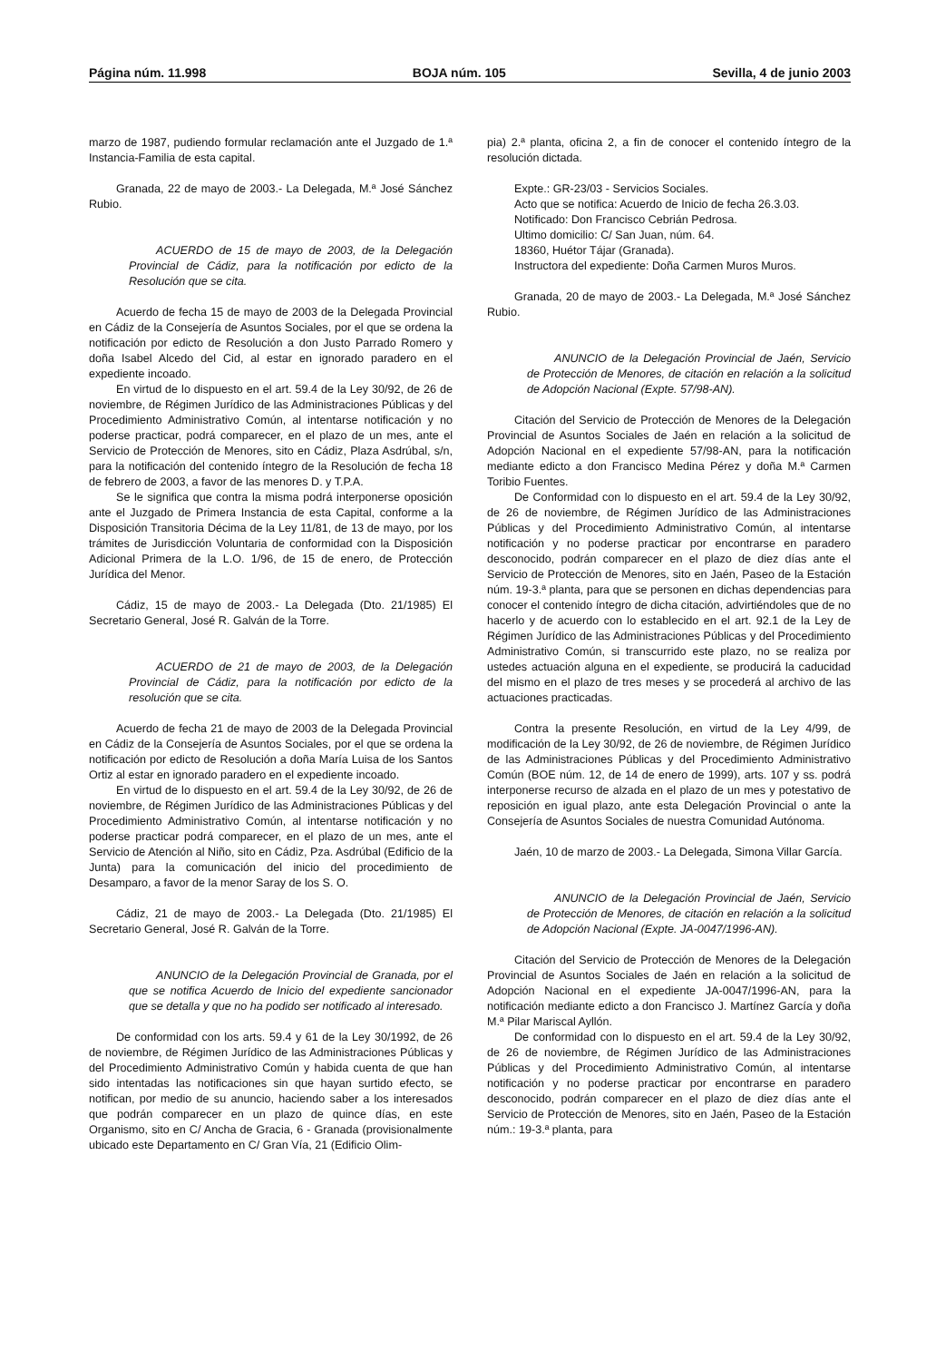Página núm. 11.998 BOJA núm. 105 Sevilla, 4 de junio 2003
marzo de 1987, pudiendo formular reclamación ante el Juzgado de 1.ª Instancia-Familia de esta capital.
Granada, 22 de mayo de 2003.- La Delegada, M.ª José Sánchez Rubio.
ACUERDO de 15 de mayo de 2003, de la Delegación Provincial de Cádiz, para la notificación por edicto de la Resolución que se cita.
Acuerdo de fecha 15 de mayo de 2003 de la Delegada Provincial en Cádiz de la Consejería de Asuntos Sociales, por el que se ordena la notificación por edicto de Resolución a don Justo Parrado Romero y doña Isabel Alcedo del Cid, al estar en ignorado paradero en el expediente incoado.
En virtud de lo dispuesto en el art. 59.4 de la Ley 30/92, de 26 de noviembre, de Régimen Jurídico de las Administraciones Públicas y del Procedimiento Administrativo Común, al intentarse notificación y no poderse practicar, podrá comparecer, en el plazo de un mes, ante el Servicio de Protección de Menores, sito en Cádiz, Plaza Asdrúbal, s/n, para la notificación del contenido íntegro de la Resolución de fecha 18 de febrero de 2003, a favor de las menores D. y T.P.A.
Se le significa que contra la misma podrá interponerse oposición ante el Juzgado de Primera Instancia de esta Capital, conforme a la Disposición Transitoria Décima de la Ley 11/81, de 13 de mayo, por los trámites de Jurisdicción Voluntaria de conformidad con la Disposición Adicional Primera de la L.O. 1/96, de 15 de enero, de Protección Jurídica del Menor.
Cádiz, 15 de mayo de 2003.- La Delegada (Dto. 21/1985) El Secretario General, José R. Galván de la Torre.
ACUERDO de 21 de mayo de 2003, de la Delegación Provincial de Cádiz, para la notificación por edicto de la resolución que se cita.
Acuerdo de fecha 21 de mayo de 2003 de la Delegada Provincial en Cádiz de la Consejería de Asuntos Sociales, por el que se ordena la notificación por edicto de Resolución a doña María Luisa de los Santos Ortiz al estar en ignorado paradero en el expediente incoado.
En virtud de lo dispuesto en el art. 59.4 de la Ley 30/92, de 26 de noviembre, de Régimen Jurídico de las Administraciones Públicas y del Procedimiento Administrativo Común, al intentarse notificación y no poderse practicar podrá comparecer, en el plazo de un mes, ante el Servicio de Atención al Niño, sito en Cádiz, Pza. Asdrúbal (Edificio de la Junta) para la comunicación del inicio del procedimiento de Desamparo, a favor de la menor Saray de los S. O.
Cádiz, 21 de mayo de 2003.- La Delegada (Dto. 21/1985) El Secretario General, José R. Galván de la Torre.
ANUNCIO de la Delegación Provincial de Granada, por el que se notifica Acuerdo de Inicio del expediente sancionador que se detalla y que no ha podido ser notificado al interesado.
De conformidad con los arts. 59.4 y 61 de la Ley 30/1992, de 26 de noviembre, de Régimen Jurídico de las Administraciones Públicas y del Procedimiento Administrativo Común y habida cuenta de que han sido intentadas las notificaciones sin que hayan surtido efecto, se notifican, por medio de su anuncio, haciendo saber a los interesados que podrán comparecer en un plazo de quince días, en este Organismo, sito en C/ Ancha de Gracia, 6 - Granada (provisionalmente ubicado este Departamento en C/ Gran Vía, 21 (Edificio Olim-
pia) 2.ª planta, oficina 2, a fin de conocer el contenido íntegro de la resolución dictada.
Expte.: GR-23/03 - Servicios Sociales.
Acto que se notifica: Acuerdo de Inicio de fecha 26.3.03.
Notificado: Don Francisco Cebrián Pedrosa.
Ultimo domicilio: C/ San Juan, núm. 64.
18360, Huétor Tájar (Granada).
Instructora del expediente: Doña Carmen Muros Muros.
Granada, 20 de mayo de 2003.- La Delegada, M.ª José Sánchez Rubio.
ANUNCIO de la Delegación Provincial de Jaén, Servicio de Protección de Menores, de citación en relación a la solicitud de Adopción Nacional (Expte. 57/98-AN).
Citación del Servicio de Protección de Menores de la Delegación Provincial de Asuntos Sociales de Jaén en relación a la solicitud de Adopción Nacional en el expediente 57/98-AN, para la notificación mediante edicto a don Francisco Medina Pérez y doña M.ª Carmen Toribio Fuentes.
De Conformidad con lo dispuesto en el art. 59.4 de la Ley 30/92, de 26 de noviembre, de Régimen Jurídico de las Administraciones Públicas y del Procedimiento Administrativo Común, al intentarse notificación y no poderse practicar por encontrarse en paradero desconocido, podrán comparecer en el plazo de diez días ante el Servicio de Protección de Menores, sito en Jaén, Paseo de la Estación núm. 19-3.ª planta, para que se personen en dichas dependencias para conocer el contenido íntegro de dicha citación, advirtiéndoles que de no hacerlo y de acuerdo con lo establecido en el art. 92.1 de la Ley de Régimen Jurídico de las Administraciones Públicas y del Procedimiento Administrativo Común, si transcurrido este plazo, no se realiza por ustedes actuación alguna en el expediente, se producirá la caducidad del mismo en el plazo de tres meses y se procederá al archivo de las actuaciones practicadas.
Contra la presente Resolución, en virtud de la Ley 4/99, de modificación de la Ley 30/92, de 26 de noviembre, de Régimen Jurídico de las Administraciones Públicas y del Procedimiento Administrativo Común (BOE núm. 12, de 14 de enero de 1999), arts. 107 y ss. podrá interponerse recurso de alzada en el plazo de un mes y potestativo de reposición en igual plazo, ante esta Delegación Provincial o ante la Consejería de Asuntos Sociales de nuestra Comunidad Autónoma.
Jaén, 10 de marzo de 2003.- La Delegada, Simona Villar García.
ANUNCIO de la Delegación Provincial de Jaén, Servicio de Protección de Menores, de citación en relación a la solicitud de Adopción Nacional (Expte. JA-0047/1996-AN).
Citación del Servicio de Protección de Menores de la Delegación Provincial de Asuntos Sociales de Jaén en relación a la solicitud de Adopción Nacional en el expediente JA-0047/1996-AN, para la notificación mediante edicto a don Francisco J. Martínez García y doña M.ª Pilar Mariscal Ayllón.
De conformidad con lo dispuesto en el art. 59.4 de la Ley 30/92, de 26 de noviembre, de Régimen Jurídico de las Administraciones Públicas y del Procedimiento Administrativo Común, al intentarse notificación y no poderse practicar por encontrarse en paradero desconocido, podrán comparecer en el plazo de diez días ante el Servicio de Protección de Menores, sito en Jaén, Paseo de la Estación núm.: 19-3.ª planta, para